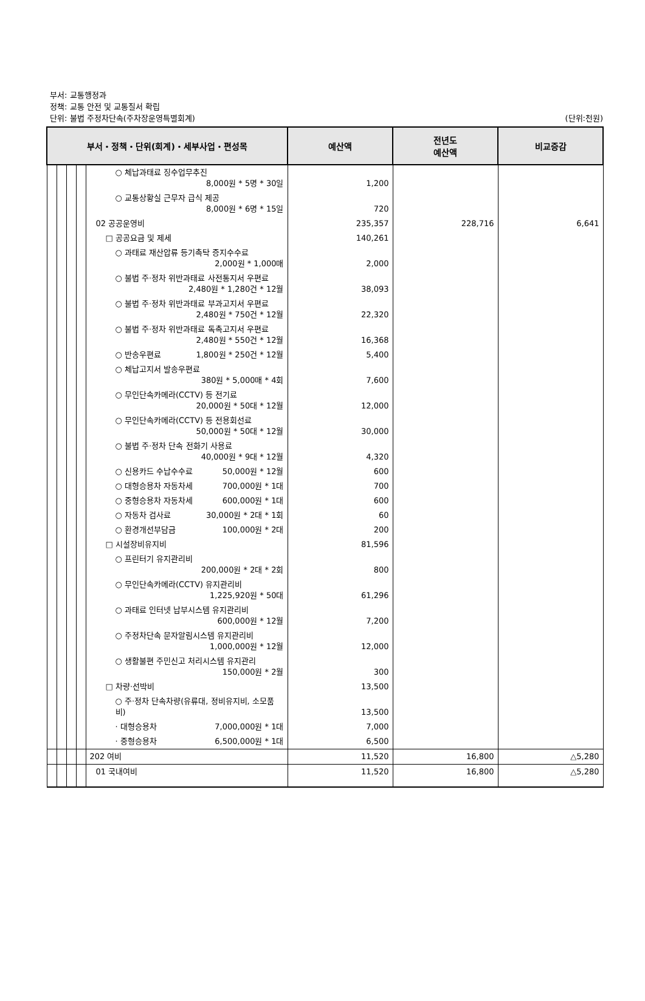부서: 교통행정과
정책: 교통 안전 및 교통질서 확립
단위: 불법 주정차단속(주차장운영특별회계) (단위:천원)
| 부서・정책・단위(회계)・세부사업・편성목 | | | | | 예산액 | 전년도 예산액 | 비교증감 |
| --- | --- | --- | --- | --- | --- | --- | --- |
| | | | | ○ 체납과태료 징수업무추진 8,000원 * 5명 * 30일 | 1,200 | | |
| | | | | ○ 교통상황실 근무자 급식 제공 8,000원 * 6명 * 15일 | 720 | | |
| | | | | 02 공공운영비 | 235,357 | 228,716 | 6,641 |
| | | | | □ 공공요금 및 제세 | 140,261 | | |
| | | | | ○ 과태료 재산압류 등기촉탁 증지수수료 2,000원 * 1,000매 | 2,000 | | |
| | | | | ○ 불법 주·정차 위반과태료 사전통지서 우편료 2,480원 * 1,280건 * 12월 | 38,093 | | |
| | | | | ○ 불법 주·정차 위반과태료 부과고지서 우편료 2,480원 * 750건 * 12월 | 22,320 | | |
| | | | | ○ 불법 주·정차 위반과태료 독촉고지서 우편료 2,480원 * 550건 * 12월 | 16,368 | | |
| | | | | ○ 반송우편료 1,800원 * 250건 * 12월 | 5,400 | | |
| | | | | ○ 체납고지서 발송우편료 380원 * 5,000매 * 4회 | 7,600 | | |
| | | | | ○ 무인단속카메라(CCTV) 등 전기료 20,000원 * 50대 * 12월 | 12,000 | | |
| | | | | ○ 무인단속카메라(CCTV) 등 전용회선료 50,000원 * 50대 * 12월 | 30,000 | | |
| | | | | ○ 불법 주·정차 단속 전화기 사용료 40,000원 * 9대 * 12월 | 4,320 | | |
| | | | | ○ 신용카드 수납수수료 50,000원 * 12월 | 600 | | |
| | | | | ○ 대형승용차 자동차세 700,000원 * 1대 | 700 | | |
| | | | | ○ 중형승용차 자동차세 600,000원 * 1대 | 600 | | |
| | | | | ○ 자동차 검사료 30,000원 * 2대 * 1회 | 60 | | |
| | | | | ○ 환경개선부담금 100,000원 * 2대 | 200 | | |
| | | | | □ 시설장비유지비 | 81,596 | | |
| | | | | ○ 프린터기 유지관리비 200,000원 * 2대 * 2회 | 800 | | |
| | | | | ○ 무인단속카메라(CCTV) 유지관리비 1,225,920원 * 50대 | 61,296 | | |
| | | | | ○ 과태료 인터넷 납부시스템 유지관리비 600,000원 * 12월 | 7,200 | | |
| | | | | ○ 주정차단속 문자알림시스템 유지관리비 1,000,000원 * 12월 | 12,000 | | |
| | | | | ○ 생활불편 주민신고 처리시스템 유지관리 150,000원 * 2월 | 300 | | |
| | | | | □ 차량·선박비 | 13,500 | | |
| | | | | ○ 주·정차 단속차량(유류대, 정비유지비, 소모품비) | 13,500 | | |
| | | | | · 대형승용차 7,000,000원 * 1대 | 7,000 | | |
| | | | | · 중형승용차 6,500,000원 * 1대 | 6,500 | | |
| | | | | 202 여비 | 11,520 | 16,800 | △5,280 |
| | | | | 01 국내여비 | 11,520 | 16,800 | △5,280 |